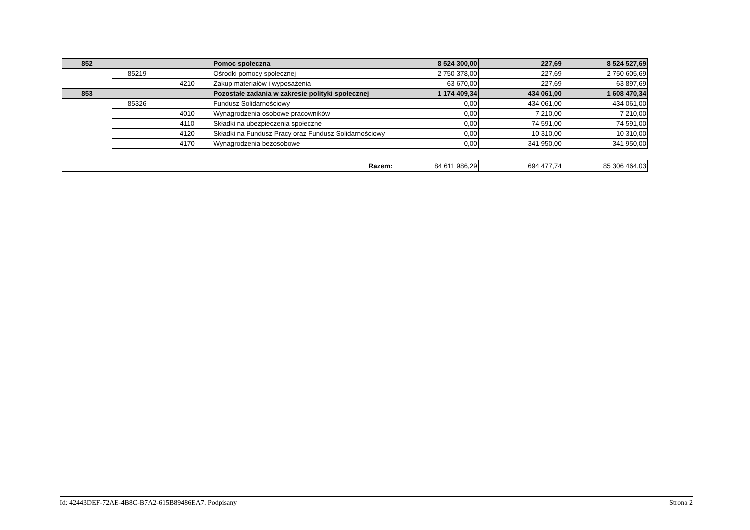| 852 | | | Pomoc społeczna | 8 524 300,00 | 227,69 | 8 524 527,69 |
| | 85219 | | Ośrodki pomocy społecznej | 2 750 378,00 | 227,69 | 2 750 605,69 |
| | | 4210 | Zakup materiałów i wyposażenia | 63 670,00 | 227,69 | 63 897,69 |
| 853 | | | Pozostałe zadania w zakresie polityki społecznej | 1 174 409,34 | 434 061,00 | 1 608 470,34 |
| | 85326 | | Fundusz Solidarnościowy | 0,00 | 434 061,00 | 434 061,00 |
| | | 4010 | Wynagrodzenia osobowe pracowników | 0,00 | 7 210,00 | 7 210,00 |
| | | 4110 | Składki na ubezpieczenia społeczne | 0,00 | 74 591,00 | 74 591,00 |
| | | 4120 | Składki na Fundusz Pracy oraz Fundusz Solidarnościowy | 0,00 | 10 310,00 | 10 310,00 |
| | | 4170 | Wynagrodzenia bezosobowe | 0,00 | 341 950,00 | 341 950,00 |
| Razem: | 84 611 986,29 | 694 477,74 | 85 306 464,03 |
Id: 42443DEF-72AE-4B8C-B7A2-615B89486EA7. Podpisany Strona 2